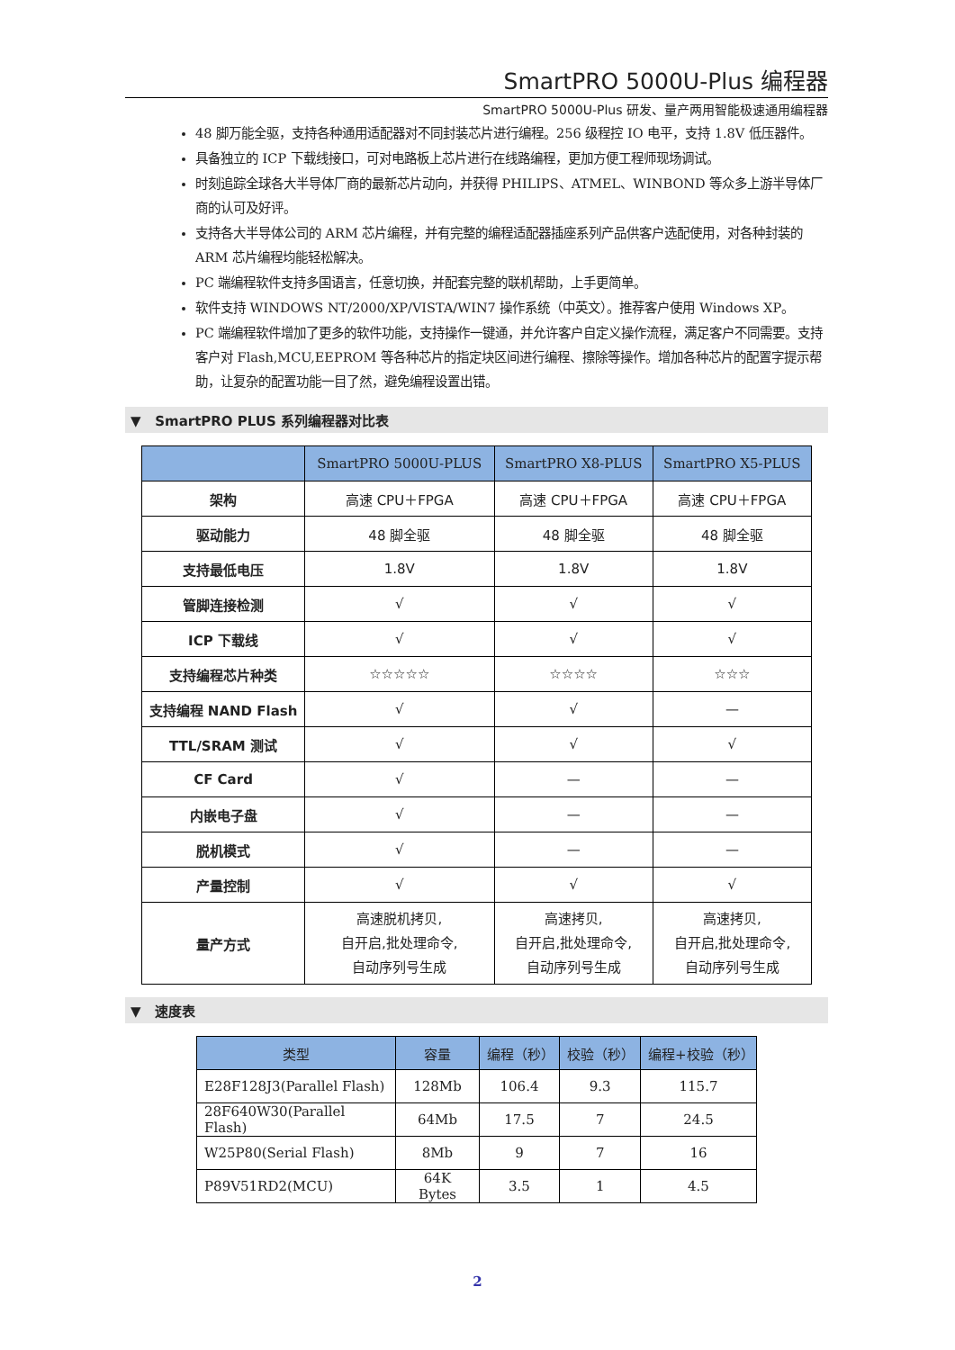SmartPRO 5000U-Plus 编程器
SmartPRO 5000U-Plus 研发、量产两用智能极速通用编程器
48 脚万能全驱，支持各种通用适配器对不同封装芯片进行编程。256 级程控 IO 电平，支持 1.8V 低压器件。
具备独立的 ICP 下载线接口，可对电路板上芯片进行在线路编程，更加方便工程师现场调试。
时刻追踪全球各大半导体厂商的最新芯片动向，并获得 PHILIPS、ATMEL、WINBOND 等众多上游半导体厂商的认可及好评。
支持各大半导体公司的 ARM 芯片编程，并有完整的编程适配器插座系列产品供客户选配使用，对各种封装的 ARM 芯片编程均能轻松解决。
PC 端编程软件支持多国语言，任意切换，并配套完整的联机帮助，上手更简单。
软件支持 WINDOWS NT/2000/XP/VISTA/WIN7 操作系统（中英文）。推荐客户使用 Windows XP。
PC 端编程软件增加了更多的软件功能，支持操作一键通，并允许客户自定义操作流程，满足客户不同需要。支持客户对 Flash,MCU,EEPROM 等各种芯片的指定块区间进行编程、擦除等操作。增加各种芯片的配置字提示帮助，让复杂的配置功能一目了然，避免编程设置出错。
▼ SmartPRO PLUS 系列编程器对比表
| | SmartPRO 5000U-PLUS | SmartPRO X8-PLUS | SmartPRO X5-PLUS |
| --- | --- | --- | --- |
| 架构 | 高速 CPU＋FPGA | 高速 CPU＋FPGA | 高速 CPU＋FPGA |
| 驱动能力 | 48 脚全驱 | 48 脚全驱 | 48 脚全驱 |
| 支持最低电压 | 1.8V | 1.8V | 1.8V |
| 管脚连接检测 | √ | √ | √ |
| ICP 下载线 | √ | √ | √ |
| 支持编程芯片种类 | ☆☆☆☆☆ | ☆☆☆☆ | ☆☆☆ |
| 支持编程 NAND Flash | √ | √ | — |
| TTL/SRAM 测试 | √ | √ | √ |
| CF Card | √ | — | — |
| 内嵌电子盘 | √ | — | — |
| 脱机模式 | √ | — | — |
| 产量控制 | √ | √ | √ |
| 量产方式 | 高速脱机拷贝, 自开启,批处理命令, 自动序列号生成 | 高速拷贝, 自开启,批处理命令, 自动序列号生成 | 高速拷贝, 自开启,批处理命令, 自动序列号生成 |
▼ 速度表
| 类型 | 容量 | 编程（秒） | 校验（秒） | 编程+校验（秒） |
| --- | --- | --- | --- | --- |
| E28F128J3(Parallel Flash) | 128Mb | 106.4 | 9.3 | 115.7 |
| 28F640W30(Parallel Flash) | 64Mb | 17.5 | 7 | 24.5 |
| W25P80(Serial Flash) | 8Mb | 9 | 7 | 16 |
| P89V51RD2(MCU) | 64K Bytes | 3.5 | 1 | 4.5 |
2